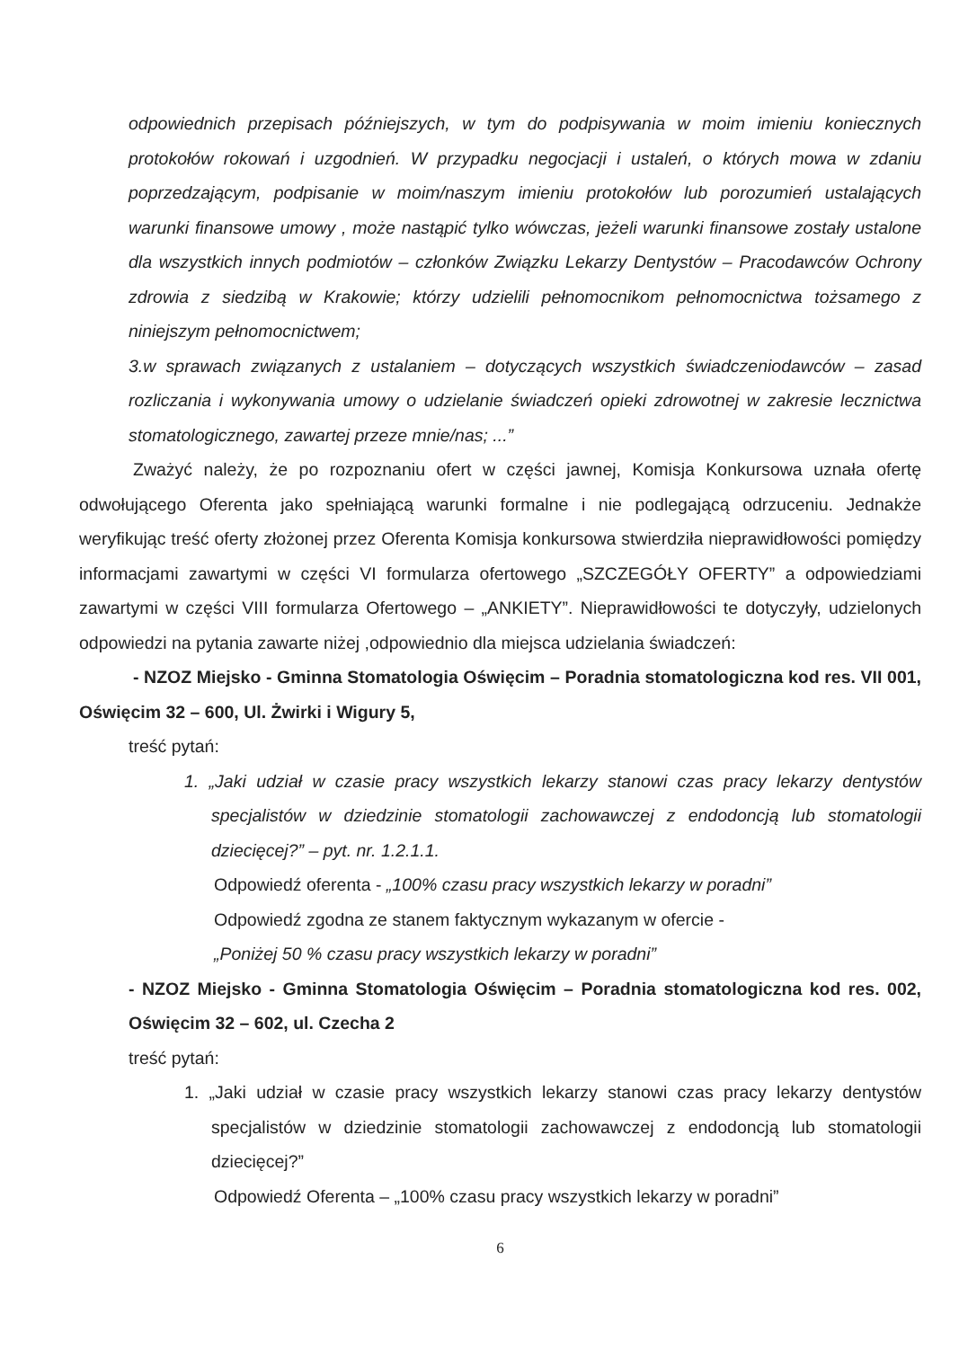odpowiednich przepisach późniejszych, w tym do podpisywania w moim imieniu koniecznych protokołów rokowań i uzgodnień. W przypadku negocjacji i ustaleń, o których mowa w zdaniu poprzedzającym, podpisanie w moim/naszym imieniu protokołów lub porozumień ustalających warunki finansowe umowy , może nastąpić tylko wówczas, jeżeli warunki finansowe zostały ustalone dla wszystkich innych podmiotów – członków Związku Lekarzy Dentystów – Pracodawców Ochrony zdrowia z siedzibą w Krakowie; którzy udzielili pełnomocnikom pełnomocnictwa tożsamego z niniejszym pełnomocnictwem;
3.w sprawach związanych z ustalaniem – dotyczących wszystkich świadczeniodawców – zasad rozliczania i wykonywania umowy o udzielanie świadczeń opieki zdrowotnej w zakresie lecznictwa stomatologicznego, zawartej przeze mnie/nas; ...”
Zważyć należy, że po rozpoznaniu ofert w części jawnej, Komisja Konkursowa uznała ofertę odwołującego Oferenta jako spełniającą warunki formalne i nie podlegającą odrzuceniu. Jednakże weryfikując treść oferty złożonej przez Oferenta Komisja konkursowa stwierdziła nieprawidłowości pomiędzy informacjami zawartymi w części VI formularza ofertowego „SZCZEGÓŁY OFERTY” a odpowiedziami zawartymi w części VIII formularza Ofertowego – „ANKIETY”. Nieprawidłowości te dotyczyły, udzielonych odpowiedzi na pytania zawarte niżej ,odpowiednio dla miejsca udzielania świadczeń:
- NZOZ Miejsko - Gminna Stomatologia Oświęcim – Poradnia stomatologiczna kod res. VII 001, Oświęcim 32 – 600, Ul. Żwirki i Wigury 5,
treść pytań:
1. „Jaki udział w czasie pracy wszystkich lekarzy stanowi czas pracy lekarzy dentystów specjalistów w dziedzinie stomatologii zachowawczej z endodoncją lub stomatologii dziecięcej?” – pyt. nr. 1.2.1.1.
Odpowiedź oferenta - „100% czasu pracy wszystkich lekarzy w poradni”
Odpowiedź zgodna ze stanem faktycznym wykazanym w ofercie -
„Poniżej 50 % czasu pracy wszystkich lekarzy w poradni”
- NZOZ Miejsko - Gminna Stomatologia Oświęcim – Poradnia stomatologiczna kod res. 002, Oświęcim 32 – 602, ul. Czecha 2
treść pytań:
1. „Jaki udział w czasie pracy wszystkich lekarzy stanowi czas pracy lekarzy dentystów specjalistów w dziedzinie stomatologii zachowawczej z endodoncją lub stomatologii dziecięcej?”
Odpowiedź Oferenta – „100% czasu pracy wszystkich lekarzy w poradni”
6